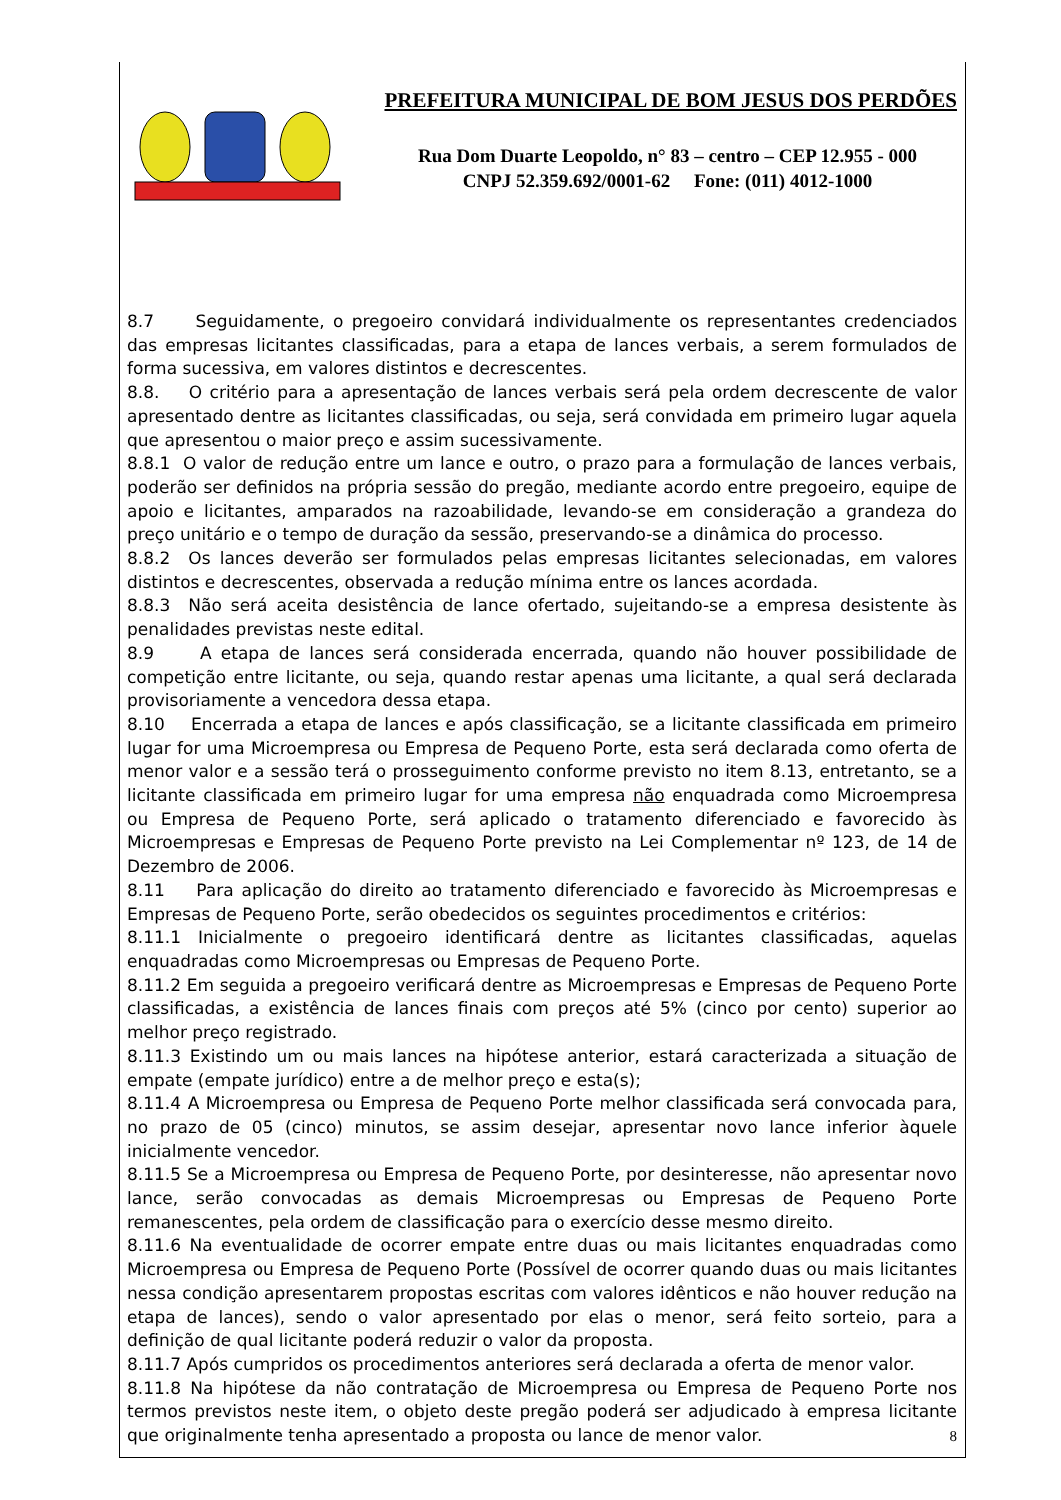PREFEITURA MUNICIPAL DE BOM JESUS DOS PERDÕES
Rua Dom Duarte Leopoldo, n° 83 – centro – CEP 12.955 - 000
CNPJ 52.359.692/0001-62 Fone: (011) 4012-1000
8.7 Seguidamente, o pregoeiro convidará individualmente os representantes credenciados das empresas licitantes classificadas, para a etapa de lances verbais, a serem formulados de forma sucessiva, em valores distintos e decrescentes.
8.8. O critério para a apresentação de lances verbais será pela ordem decrescente de valor apresentado dentre as licitantes classificadas, ou seja, será convidada em primeiro lugar aquela que apresentou o maior preço e assim sucessivamente.
8.8.1 O valor de redução entre um lance e outro, o prazo para a formulação de lances verbais, poderão ser definidos na própria sessão do pregão, mediante acordo entre pregoeiro, equipe de apoio e licitantes, amparados na razoabilidade, levando-se em consideração a grandeza do preço unitário e o tempo de duração da sessão, preservando-se a dinâmica do processo.
8.8.2 Os lances deverão ser formulados pelas empresas licitantes selecionadas, em valores distintos e decrescentes, observada a redução mínima entre os lances acordada.
8.8.3 Não será aceita desistência de lance ofertado, sujeitando-se a empresa desistente às penalidades previstas neste edital.
8.9 A etapa de lances será considerada encerrada, quando não houver possibilidade de competição entre licitante, ou seja, quando restar apenas uma licitante, a qual será declarada provisoriamente a vencedora dessa etapa.
8.10 Encerrada a etapa de lances e após classificação, se a licitante classificada em primeiro lugar for uma Microempresa ou Empresa de Pequeno Porte, esta será declarada como oferta de menor valor e a sessão terá o prosseguimento conforme previsto no item 8.13, entretanto, se a licitante classificada em primeiro lugar for uma empresa não enquadrada como Microempresa ou Empresa de Pequeno Porte, será aplicado o tratamento diferenciado e favorecido às Microempresas e Empresas de Pequeno Porte previsto na Lei Complementar nº 123, de 14 de Dezembro de 2006.
8.11 Para aplicação do direito ao tratamento diferenciado e favorecido às Microempresas e Empresas de Pequeno Porte, serão obedecidos os seguintes procedimentos e critérios:
8.11.1 Inicialmente o pregoeiro identificará dentre as licitantes classificadas, aquelas enquadradas como Microempresas ou Empresas de Pequeno Porte.
8.11.2 Em seguida a pregoeiro verificará dentre as Microempresas e Empresas de Pequeno Porte classificadas, a existência de lances finais com preços até 5% (cinco por cento) superior ao melhor preço registrado.
8.11.3 Existindo um ou mais lances na hipótese anterior, estará caracterizada a situação de empate (empate jurídico) entre a de melhor preço e esta(s);
8.11.4 A Microempresa ou Empresa de Pequeno Porte melhor classificada será convocada para, no prazo de 05 (cinco) minutos, se assim desejar, apresentar novo lance inferior àquele inicialmente vencedor.
8.11.5 Se a Microempresa ou Empresa de Pequeno Porte, por desinteresse, não apresentar novo lance, serão convocadas as demais Microempresas ou Empresas de Pequeno Porte remanescentes, pela ordem de classificação para o exercício desse mesmo direito.
8.11.6 Na eventualidade de ocorrer empate entre duas ou mais licitantes enquadradas como Microempresa ou Empresa de Pequeno Porte (Possível de ocorrer quando duas ou mais licitantes nessa condição apresentarem propostas escritas com valores idênticos e não houver redução na etapa de lances), sendo o valor apresentado por elas o menor, será feito sorteio, para a definição de qual licitante poderá reduzir o valor da proposta.
8.11.7 Após cumpridos os procedimentos anteriores será declarada a oferta de menor valor.
8.11.8 Na hipótese da não contratação de Microempresa ou Empresa de Pequeno Porte nos termos previstos neste item, o objeto deste pregão poderá ser adjudicado à empresa licitante que originalmente tenha apresentado a proposta ou lance de menor valor.
8